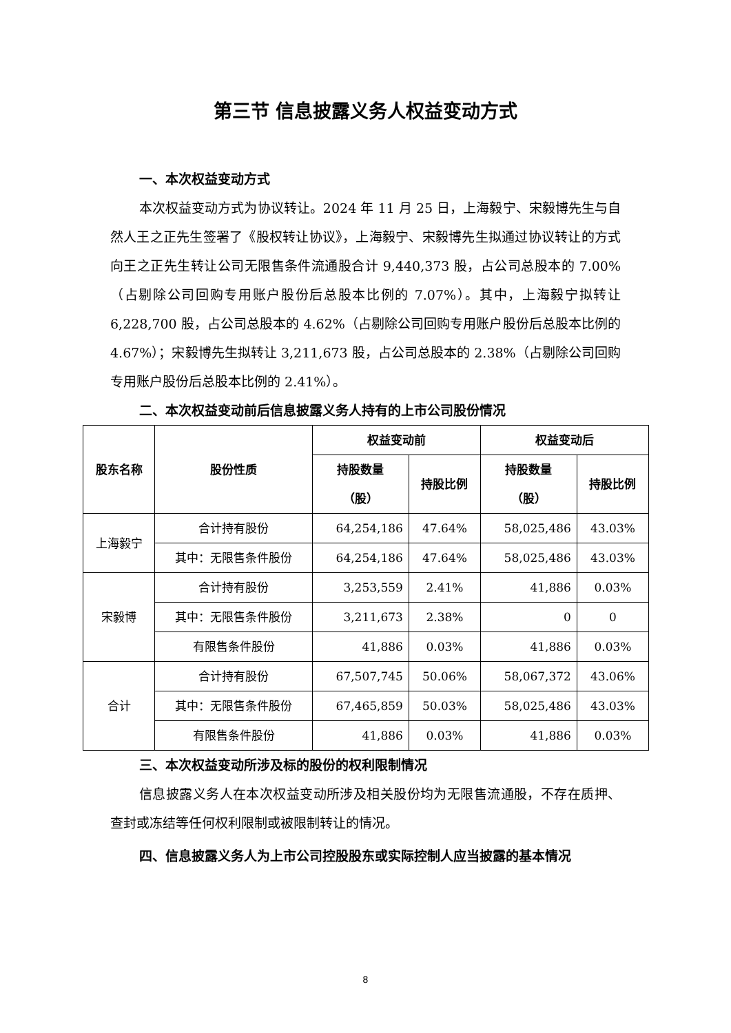第三节 信息披露义务人权益变动方式
一、本次权益变动方式
本次权益变动方式为协议转让。2024 年 11 月 25 日，上海毅宁、宋毅博先生与自然人王之正先生签署了《股权转让协议》，上海毅宁、宋毅博先生拟通过协议转让的方式向王之正先生转让公司无限售条件流通股合计 9,440,373 股，占公司总股本的 7.00%（占剔除公司回购专用账户股份后总股本比例的 7.07%）。其中，上海毅宁拟转让 6,228,700 股，占公司总股本的 4.62%（占剔除公司回购专用账户股份后总股本比例的 4.67%）；宋毅博先生拟转让 3,211,673 股，占公司总股本的 2.38%（占剔除公司回购专用账户股份后总股本比例的 2.41%）。
二、本次权益变动前后信息披露义务人持有的上市公司股份情况
| 股东名称 | 股份性质 | 权益变动前 | | 权益变动后 | |
| --- | --- | --- | --- | --- | --- |
| | | 持股数量 （股） | 持股比例 | 持股数量 （股） | 持股比例 |
| 上海毅宁 | 合计持有股份 | 64,254,186 | 47.64% | 58,025,486 | 43.03% |
| | 其中：无限售条件股份 | 64,254,186 | 47.64% | 58,025,486 | 43.03% |
| 宋毅博 | 合计持有股份 | 3,253,559 | 2.41% | 41,886 | 0.03% |
| | 其中：无限售条件股份 | 3,211,673 | 2.38% | 0 | 0 |
| | 有限售条件股份 | 41,886 | 0.03% | 41,886 | 0.03% |
| 合计 | 合计持有股份 | 67,507,745 | 50.06% | 58,067,372 | 43.06% |
| | 其中：无限售条件股份 | 67,465,859 | 50.03% | 58,025,486 | 43.03% |
| | 有限售条件股份 | 41,886 | 0.03% | 41,886 | 0.03% |
三、本次权益变动所涉及标的股份的权利限制情况
信息披露义务人在本次权益变动所涉及相关股份均为无限售流通股，不存在质押、查封或冻结等任何权利限制或被限制转让的情况。
四、信息披露义务人为上市公司控股股东或实际控制人应当披露的基本情况
8